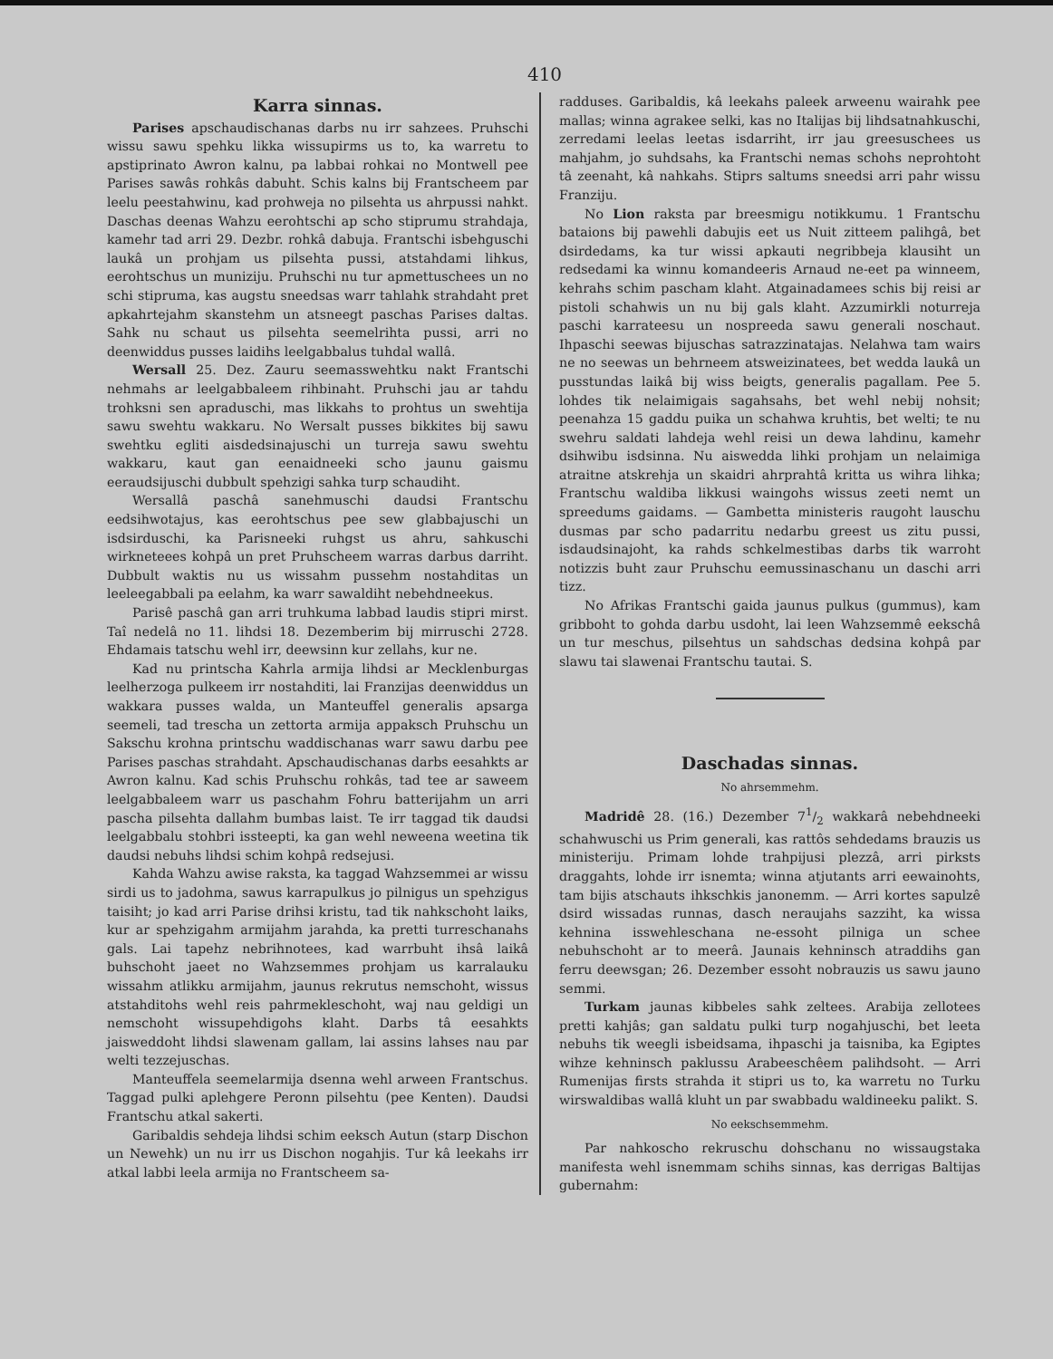410
Karra sinnas.
Parises apschaudischanas darbs nu irr sahzees. Pruhschi wissu sawu spehku likka wissupirms us to, ka warretu to apstiprinato Awron kalnu, pa labbai rohkai no Montwell pee Parises sawâs rohkâs dabuht. Schis kalns bij Frantscheem par leelu peestahwinu, kad prohweja no pilsehta us ahrpussi nahkt. Daschas deenas Wahzu eerohtschi ap scho stiprumu strahdaja, kamehr tad arri 29. Dezbr. rohkâ dabuja. Frantschi isbehguschi laukâ un prohjam us pilsehta pussi, atstahdami lihkus, eerohtschus un muniziju. Pruhschi nu tur apmettuschees un no schi stipruma, kas augstu sneedsas warr tahlahk strahdaht pret apkahrtejahm skanstehm un atsneegt paschas Parises daltas. Sahk nu schaut us pilsehta seemelrihta pussi, arri no deenwiddus pusses laidihs leelgabbalus tuhdal wallâ.
Wersall 25. Dez. Zauru seemasswehtku nakt Frantschi nehmahs ar leelgabbaleem rihbinaht. Pruhschi jau ar tahdu trohksni sen apraduschi, mas likkahs to prohtus un swehtija sawu swehtu wakkaru. No Wersalt pusses bikkites bij sawu swehtku egliti aisdedsinajuschi un turreja sawu swehtu wakkaru, kaut gan eenaidneeki scho jaunu gaismu eeraudsijuschi dubbult spehzigi sahka turp schaudiht.
Wersallâ paschâ sanehmuschi daudsi Frantschu eedsihwotajus, kas eerohtschus pee sew glabbajuschi un isdsirduschi, ka Parisneeki ruhgst us ahru, sahkuschi wirkneteees kohpâ un pret Pruhscheem warras darbus darriht. Dubbult waktis nu us wissahm pussehm nostahditas un leeleegabbali pa eelahm, ka warr sawaldiht nebehdneekus.
Parisê paschâ gan arri truhkuma labbad laudis stipri mirst. Taî nedelâ no 11. lihdsi 18. Dezemberim bij mirruschi 2728. Ehdamais tatschu wehl irr, deewsinn kur zellahs, kur ne.
Kad nu printscha Kahrla armija lihdsi ar Mecklenburgas leelherzoga pulkeem irr nostahditi, lai Franzijas deenwiddus un wakkara pusses walda, un Manteuffel generalis apsarga seemeli, tad trescha un zettorta armija appaksch Pruhschu un Sakschu krohna printschu waddischanas warr sawu darbu pee Parises paschas strahdaht. Apschaudischanas darbs eesahkts ar Awron kalnu. Kad schis Pruhschu rohkâs, tad tee ar saweem leelgabbaleem warr us paschahm Fohru batterijahm un arri pascha pilsehta dallahm bumbas laist. Te irr taggad tik daudsi leelgabbalu stohbri issteepti, ka gan wehl neweena weetina tik daudsi nebuhs lihdsi schim kohpâ redsejusi.
Kahda Wahzu awise raksta, ka taggad Wahzsemmei ar wissu sirdi us to jadohma, sawus karrapulkus jo pilnigus un spehzigus taisiht; jo kad arri Parise drihsi kristu, tad tik nahkschoht laiks, kur ar spehzigahm armijahm jarahda, ka pretti turreschanahs gals. Lai tapehz nebrihnotees, kad warrbuht ihsâ laikâ buhschoht jaeet no Wahzsemmes prohjam us karralauku wissahm atlikku armijahm, jaunus rekrutus nemschoht, wissus atstahditohs wehl reis pahrmekleschoht, waj nau geldigi un nemschoht wissupehdigohs klaht. Darbs tâ eesahkts jaisweddoht lihdsi slawenam gallam, lai assins lahses nau par welti tezzejuschas.
Manteuffela seemelarmija dsenna wehl arween Frantschus. Taggad pulki aplehgere Peronn pilsehtu (pee Kenten). Daudsi Frantschu atkal sakerti.
Garibaldis sehdeja lihdsi schim eeksch Autun (starp Dischon un Newehk) un nu irr us Dischon nogahjis. Tur kâ leekahs irr atkal labbi leela armija no Frantscheem sa-
radduses. Garibaldis, kâ leekahs paleek arweenu wairahk pee mallas; winna agrakee selki, kas no Italijas bij lihdsatnahkuschi, zerredami leelas leetas isdarriht, irr jau greesuschees us mahjahm, jo suhdsahs, ka Frantschi nemas schohs neprohtoht tâ zeenaht, kâ nahkahs. Stiprs saltums sneedsi arri pahr wissu Franziju.
No Lion raksta par breesmigu notikkumu. 1 Frantschu bataions bij pawehli dabujis eet us Nuit zitteem palihgâ, bet dsirdedams, ka tur wissi apkauti negribbeja klausiht un redsedami ka winnu komandeeris Arnaud ne-eet pa winneem, kehrahs schim pascham klaht. Atgainadamees schis bij reisi ar pistoli schahwis un nu bij gals klaht. Azzumirkli noturreja paschi karrateesu un nospreeda sawu generali noschaut. Ihpaschi seewas bijuschas satrazzinatajas. Nelahwa tam wairs ne no seewas un behrneem atsweizinatees, bet wedda laukâ un pusstundas laikâ bij wiss beigts, generalis pagallam. Pee 5. lohdes tik nelaimigais sagahsahs, bet wehl nebij nohsit; peenahza 15 gaddu puika un schahwa kruhtis, bet welti; te nu swehru saldati lahdeja wehl reisi un dewa lahdinu, kamehr dsihwibu isdsinna. Nu aisweddа lihki prohjam un nelaimiga atraitne atskrehja un skaidri ahrprahtâ kritta us wihra lihka; Frantschu waldiba likkusi waingohs wissus zeeti nemt un spreedums gaidams. — Gambetta ministeris raugoht lauschu dusmas par scho padarritu nedarbu greest us zitu pussi, isdaudsinajoht, ka rahds schkelmestibas darbs tik warroht notizzis buht zaur Pruhschu eemussinaschanu un daschi arri tizz.
No Afrikas Frantschi gaida jaunus pulkus (gummus), kam gribboht to gohda darbu usdoht, lai leen Wahzsemmê eekschâ un tur meschus, pilsehtus un sahdschas dedsina kohpâ par slawu tai slawenai Frantschu tautai. S.
Daschadas sinnas.
No ahrsemmehm.
Madridê 28. (16.) Dezember 71/2 wakkarâ nebehdneeki schahwuschi us Prim generali, kas rattôs sehdedams brauzis us ministeriju. Primam lohde trahpijusi plezzâ, arri pirksts draggahts, lohde irr isnemta; winna atjutants arri eewainohts, tam bijis atschauts ihkschkis janonemm. — Arri kortes sapulzê dsird wissadas runnas, dasch neraujahs sazziht, ka wissa kehnina isswehleschana ne-essoht pilniga un schee nebuhschoht ar to meerâ. Jaunais kehninsch atraddihs gan ferru deewsgan; 26. Dezember essoht nobrauzis us sawu jauno semmi.
Turkam jaunas kibbeles sahk zeltees. Arabija zellotees pretti kahjâs; gan saldatu pulki turp nogahjuschi, bet leeta nebuhs tik weegli isbeidsama, ihpaschi ja taisniba, ka Egiptes wihze kehninsch paklussu Arabeeschêem palihdsoht. — Arri Rumenijas firsts strahda it stipri us to, ka warretu no Turku wirswaldibas wallâ kluht un par swabbadu waldineeku palikt. S.
No eekschsemmehm.
Par nahkoscho rekruschu dohschanu no wissaugstaka manifesta wehl isnemmam schihs sinnas, kas derrigas Baltijas gubernahm: